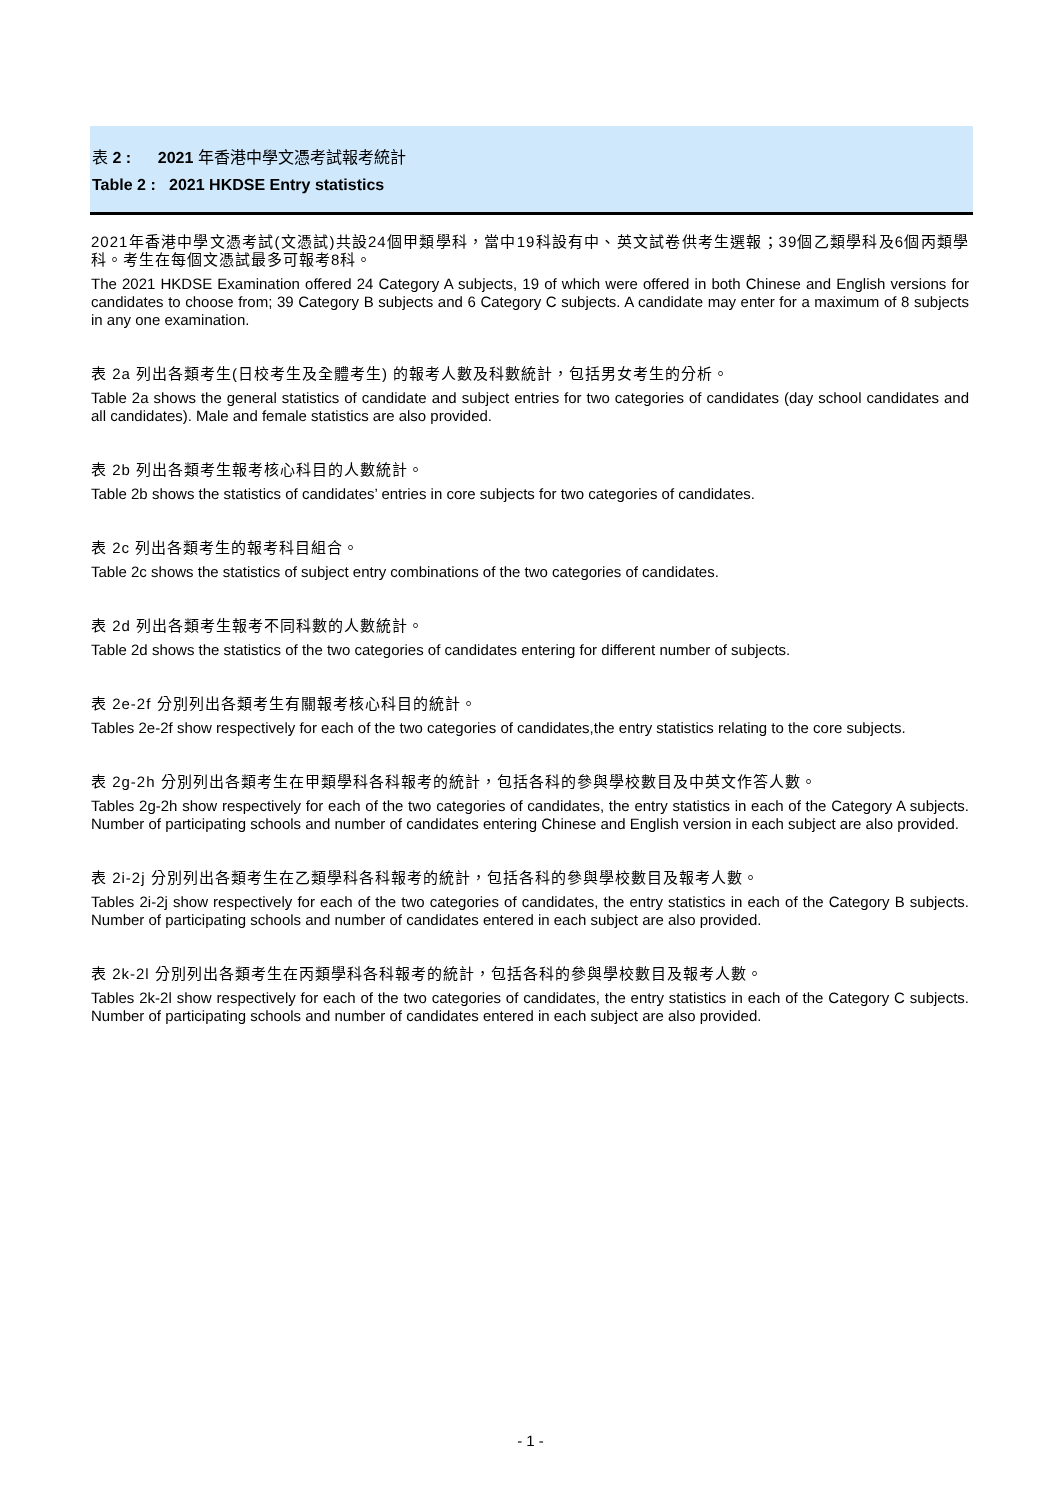表 2 : 2021 年香港中學文憑考試報考統計
Table 2 : 2021 HKDSE Entry statistics
2021年香港中學文憑考試(文憑試)共設24個甲類學科，當中19科設有中、英文試卷供考生選報；39個乙類學科及6個丙類學科。考生在每個文憑試最多可報考8科。
The 2021 HKDSE Examination offered 24 Category A subjects, 19 of which were offered in both Chinese and English versions for candidates to choose from; 39 Category B subjects and 6 Category C subjects. A candidate may enter for a maximum of 8 subjects in any one examination.
表 2a 列出各類考生(日校考生及全體考生) 的報考人數及科數統計，包括男女考生的分析。
Table 2a shows the general statistics of candidate and subject entries for two categories of candidates (day school candidates and all candidates). Male and female statistics are also provided.
表 2b 列出各類考生報考核心科目的人數統計。
Table 2b shows the statistics of candidates’ entries in core subjects for two categories of candidates.
表 2c 列出各類考生的報考科目組合。
Table 2c shows the statistics of subject entry combinations of the two categories of candidates.
表 2d 列出各類考生報考不同科數的人數統計。
Table 2d shows the statistics of the two categories of candidates entering for different number of subjects.
表 2e-2f 分別列出各類考生有關報考核心科目的統計。
Tables 2e-2f show respectively for each of the two categories of candidates,the entry statistics relating to the core subjects.
表 2g-2h 分別列出各類考生在甲類學科各科報考的統計，包括各科的參與學校數目及中英文作答人數。
Tables 2g-2h show respectively for each of the two categories of candidates, the entry statistics in each of the Category A subjects. Number of participating schools and number of candidates entering Chinese and English version in each subject are also provided.
表 2i-2j 分別列出各類考生在乙類學科各科報考的統計，包括各科的參與學校數目及報考人數。
Tables 2i-2j show respectively for each of the two categories of candidates, the entry statistics in each of the Category B subjects. Number of participating schools and number of candidates entered in each subject are also provided.
表 2k-2l 分別列出各類考生在丙類學科各科報考的統計，包括各科的參與學校數目及報考人數。
Tables 2k-2l show respectively for each of the two categories of candidates, the entry statistics in each of the Category C subjects. Number of participating schools and number of candidates entered in each subject are also provided.
- 1 -